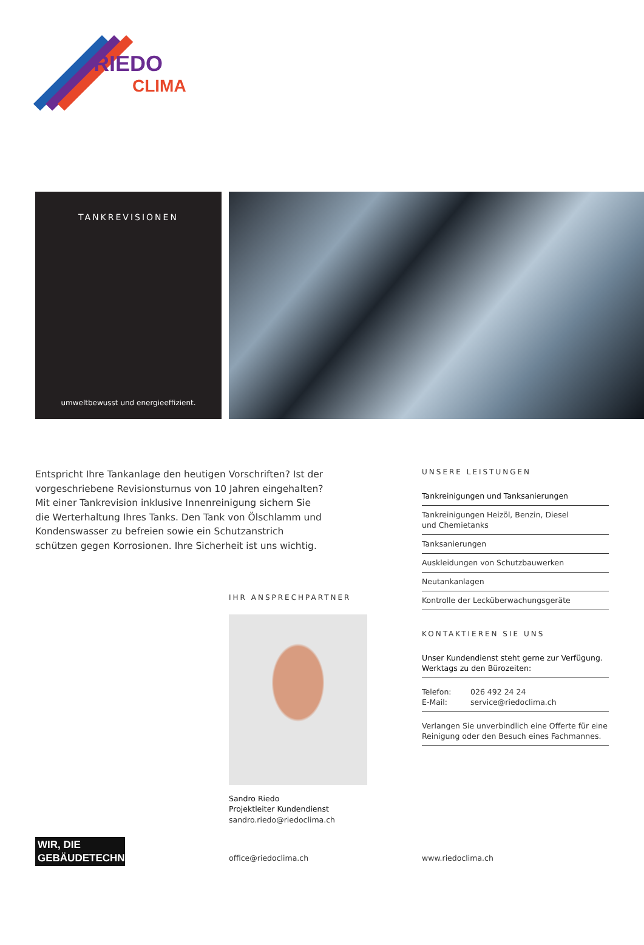RIEDO
CLIMA
TANKREVISIONEN
umweltbewusst und energieeffizient.
Entspricht Ihre Tankanlage den heutigen Vorschriften? Ist der vorgeschriebene Revisionsturnus von 10 Jahren eingehalten? Mit einer Tankrevision inklusive Innenreinigung sichern Sie die Werterhaltung Ihres Tanks. Den Tank von Ölschlamm und Kondenswasser zu befreien sowie ein Schutzanstrich schützen gegen Korrosionen. Ihre Sicherheit ist uns wichtig.
IHR ANSPRECHPARTNER
Sandro Riedo
Projektleiter Kundendienst
sandro.riedo@riedoclima.ch
UNSERE LEISTUNGEN
Tankreinigungen und Tanksanierungen
Tankreinigungen Heizöl, Benzin, Diesel
und Chemietanks
Tanksanierungen
Auskleidungen von Schutzbauwerken
Neutankanlagen
Kontrolle der Lecküberwachungsgeräte
KONTAKTIEREN SIE UNS
Unser Kundendienst steht gerne zur Verfügung.
Werktags zu den Bürozeiten:
Telefon: 026 492 24 24
E-Mail: service@riedoclima.ch
Verlangen Sie unverbindlich eine Offerte für eine Reinigung oder den Besuch eines Fachmannes.
WIR, DIE
GEBÄUDETECHNIKER.
office@riedoclima.ch
www.riedoclima.ch